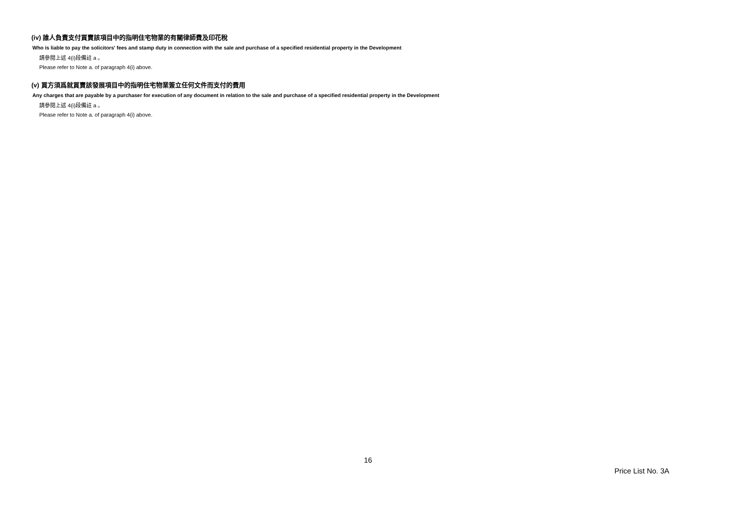(iv) 誰人負責支付買賣該項目中的指明住宅物業的有關律師費及印花稅
Who is liable to pay the solicitors' fees and stamp duty in connection with the sale and purchase of a specified residential property in the Development
請參閱上述 4(i)段備註 a 。
Please refer to Note a. of paragraph 4(i) above.
(v) 買方須爲就買賣該發展項目中的指明住宅物業簽立任何文件而支付的費用
Any charges that are payable by a purchaser for execution of any document in relation to the sale and purchase of a specified residential property in the Development
請參閱上述 4(i)段備註 a 。
Please refer to Note a. of paragraph 4(i) above.
16
Price List No. 3A